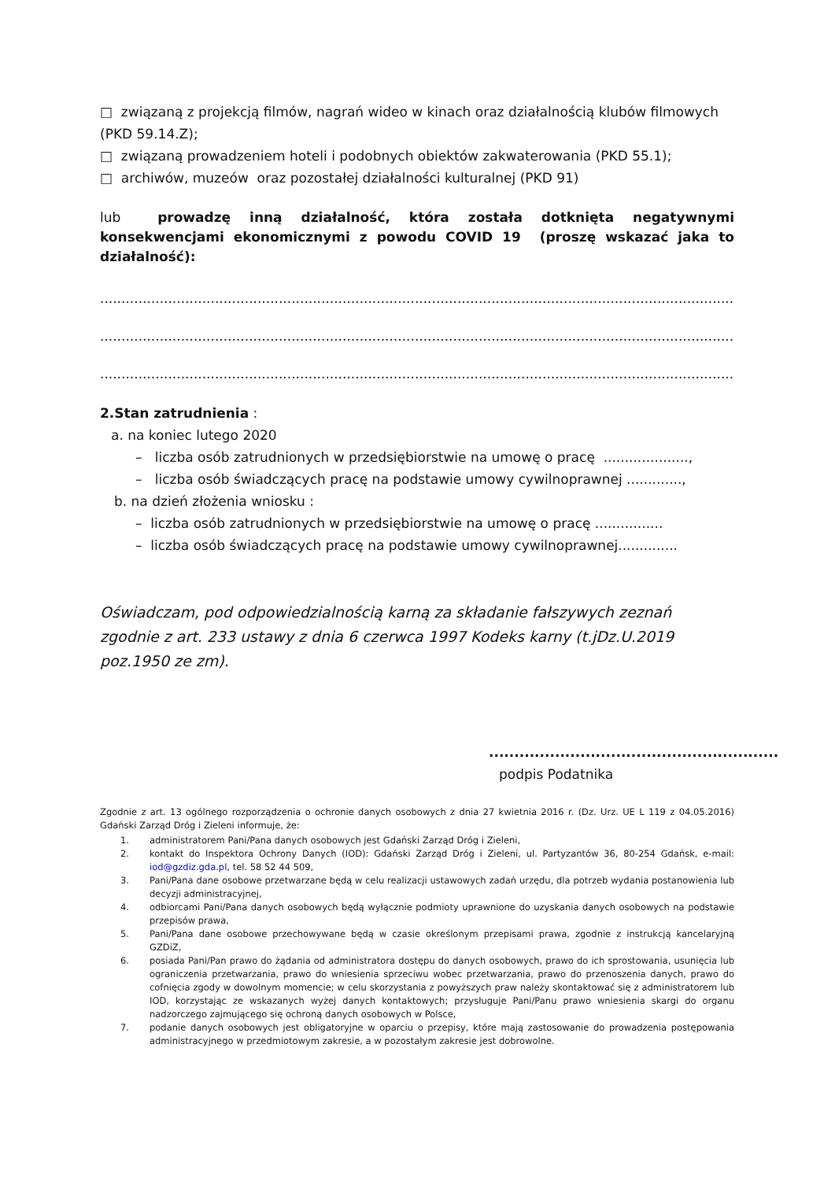□ związaną z projekcją filmów, nagrań wideo w kinach oraz działalnością klubów filmowych (PKD 59.14.Z);
□ związaną prowadzeniem hoteli i podobnych obiektów zakwaterowania (PKD 55.1);
□ archiwów, muzeów oraz pozostałej działalności kulturalnej (PKD 91)
lub prowadzę inną działalność, która została dotknięta negatywnymi konsekwencjami ekonomicznymi z powodu COVID 19 (proszę wskazać jaka to działalność):
..........................................................................................................................................................................
..........................................................................................................................................................................
..........................................................................................................................................................................
2.Stan zatrudnienia :
a. na koniec lutego 2020
– liczba osób zatrudnionych w przedsiębiorstwie na umowę o pracę ....................,
– liczba osób świadczących pracę na podstawie umowy cywilnoprawnej .............,
b. na dzień złożenia wniosku :
– liczba osób zatrudnionych w przedsiębiorstwie na umowę o pracę ................
– liczba osób świadczących pracę na podstawie umowy cywilnoprawnej..............
Oświadczam, pod odpowiedzialnością karną za składanie fałszywych zeznań zgodnie z art. 233 ustawy z dnia 6 czerwca 1997 Kodeks karny (t.jDz.U.2019 poz.1950 ze zm).
.........................................................
podpis Podatnika
Zgodnie z art. 13 ogólnego rozporządzenia o ochronie danych osobowych z dnia 27 kwietnia 2016 r. (Dz. Urz. UE L 119 z 04.05.2016) Gdański Zarząd Dróg i Zieleni informuje, że:
1. administratorem Pani/Pana danych osobowych jest Gdański Zarząd Dróg i Zieleni,
2. kontakt do Inspektora Ochrony Danych (IOD): Gdański Zarząd Dróg i Zieleni, ul. Partyzantów 36, 80-254 Gdańsk, e-mail: iod@gzdiz.gda.pl, tel. 58 52 44 509,
3. Pani/Pana dane osobowe przetwarzane będą w celu realizacji ustawowych zadań urzędu, dla potrzeb wydania postanowienia lub decyzji administracyjnej,
4. odbiorcami Pani/Pana danych osobowych będą wyłącznie podmioty uprawnione do uzyskania danych osobowych na podstawie przepisów prawa,
5. Pani/Pana dane osobowe przechowywane będą w czasie określonym przepisami prawa, zgodnie z instrukcją kancelaryjną GZDiZ,
6. posiada Pani/Pan prawo do żądania od administratora dostępu do danych osobowych, prawo do ich sprostowania, usunięcia lub ograniczenia przetwarzania, prawo do wniesienia sprzeciwu wobec przetwarzania, prawo do przenoszenia danych, prawo do cofnięcia zgody w dowolnym momencie; w celu skorzystania z powyższych praw należy skontaktować się z administratorem lub IOD, korzystając ze wskazanych wyżej danych kontaktowych; przysługuje Pani/Panu prawo wniesienia skargi do organu nadzorczego zajmującego się ochroną danych osobowych w Polsce,
7. podanie danych osobowych jest obligatoryjne w oparciu o przepisy, które mają zastosowanie do prowadzenia postępowania administracyjnego w przedmiotowym zakresie, a w pozostałym zakresie jest dobrowolne.